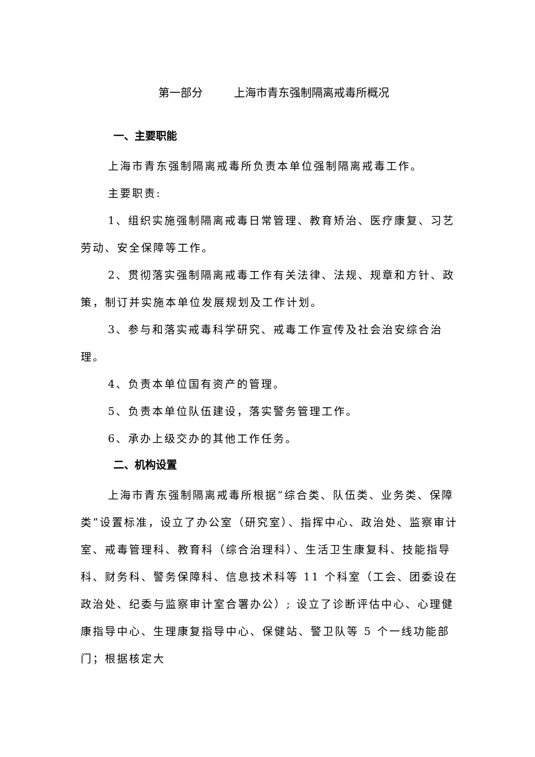第一部分 上海市青东强制隔离戒毒所概况
一、主要职能
上海市青东强制隔离戒毒所负责本单位强制隔离戒毒工作。
主要职责:
1、组织实施强制隔离戒毒日常管理、教育矫治、医疗康复、习艺劳动、安全保障等工作。
2、贯彻落实强制隔离戒毒工作有关法律、法规、规章和方针、政策，制订并实施本单位发展规划及工作计划。
3、参与和落实戒毒科学研究、戒毒工作宣传及社会治安综合治理。
4、负责本单位国有资产的管理。
5、负责本单位队伍建设，落实警务管理工作。
6、承办上级交办的其他工作任务。
二、机构设置
上海市青东强制隔离戒毒所根据“综合类、队伍类、业务类、保障类”设置标准，设立了办公室（研究室）、指挥中心、政治处、监察审计室、戒毒管理科、教育科（综合治理科）、生活卫生康复科、技能指导科、财务科、警务保障科、信息技术科等 11 个科室（工会、团委设在政治处、纪委与监察审计室合署办公）; 设立了诊断评估中心、心理健康指导中心、生理康复指导中心、保健站、警卫队等 5 个一线功能部门；根据核定大